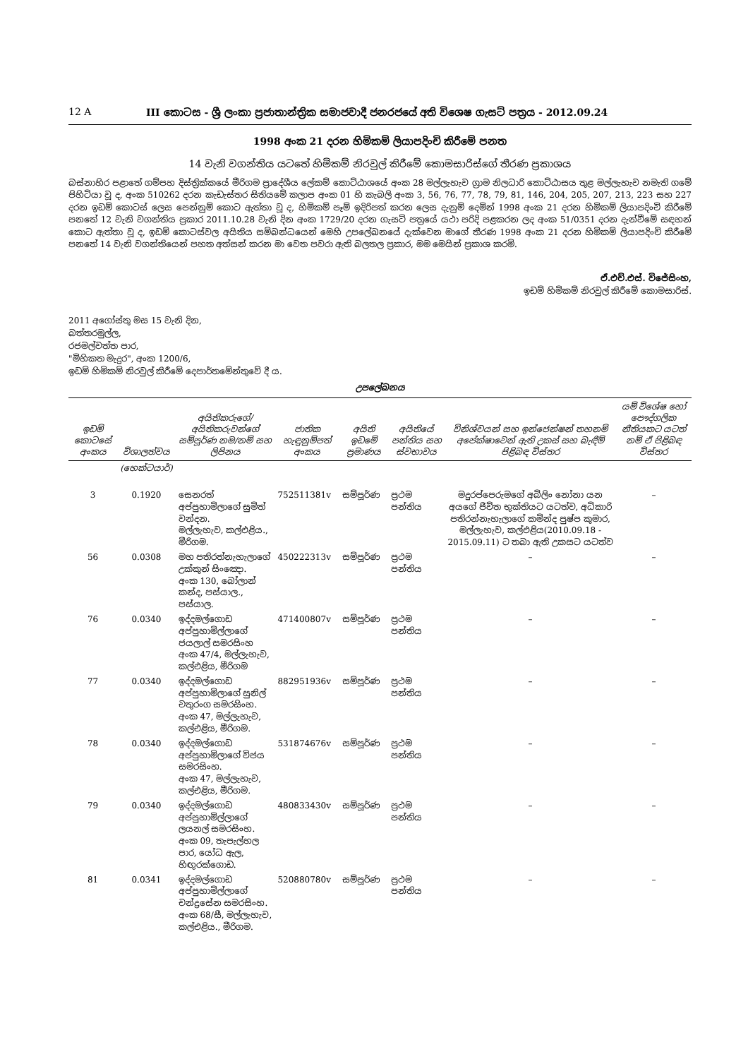12 A III කොටස - ශ්‍රී ලංකා ප්‍රජාතාන්ත්‍රික සමාජවාදී ජනරජයේ අති විශෙෂ ගැසට් පත්‍රය - 2012.09.24
1998 අංක 21 දරන හිමිකම් ලියාපදිංචි කිරීමේ පනත
14 වැනි වගන්තිය යටතේ හිමිකම් නිරවුල් කිරීමේ කොමසාරිස්ගේ තීරණ ප්‍රකාශය
බස්නාහිර පළාතේ ගම්පහ දිස්ත්‍රික්කයේ මීරිගම ප්‍රාදේශීය ලේකම් කොට්ඨාශයේ අංක 28 මල්ලැහැව ග්‍රාම නිලධාරි කොට්ඨාසය තුළ මල්ලැහැව නමැති ගමේ පිහිටියා වූ ද, අංක 510262 දරන කැඩැස්තර සිතියමේ කලාප අංක 01 හි කැබලි අංක 3, 56, 76, 77, 78, 79, 81, 146, 204, 205, 207, 213, 223 සහ 227 දරන ඉඩම් කොටස් ලෙස පෙන්නුම් කොට ඇත්තා වූ ද, හිමිකම් පෑම් ඉදිරිපත් කරන ලෙස දැනුම් දෙමින් 1998 අංක 21 දරන හිමිකම් ලියාපදිංචි කිරීමේ පනතේ 12 වැනි වගන්තිය ප්‍රකාර 2011.10.28 වැනි දින අංක 1729/20 දරන ගැසට් පත්‍රයේ යථා පරිදි පළකරන ලද අංක 51/0351 දරන දැන්වීමේ සඳහන් කොට ඇත්තා වූ ද, ඉඩම් කොටස්වල අයිතිය සම්බන්ධයෙන් මෙහි උපලේඛනයේ දැක්වෙන මාගේ තීරණ 1998 අංක 21 දරන හිමිකම් ලියාපදිංචි කිරීමේ පනතේ 14 වැනි වගන්තියෙන් පහත අත්සන් කරන මා වෙත පවරා ඇති බලතල ප්‍රකාර, මම මෙයින් ප්‍රකාශ කරමි.
ඒ.එච්.එස්. විජේසිංහ,
ඉඩම් හිමිකම් නිරවුල් කිරීමේ කොමසාරිස්.
2011 අගෝස්තු මස 15 වැනි දින,
බත්තරමුල්ල,
රජමල්වත්ත පාර,
"මිහිකත මැදුර", අංක 1200/6,
ඉඩම් හිමිකම් නිරවුල් කිරීමේ දෙපාර්තමේන්තුවේ දී ය.
උපලේඛනය
| ඉඩම් කොටසේ අංකය | විශාලත්වය | අයිතිකරුගේ/අයිතිකරුවන්ගේ සම්පූර්ණ නම/නම් සහ ලිපිනය | ජාතික හැඳුනුම්පත් අංකය | අයිති ඉඩමේ ප්‍රමාණය | අයිතියේ පන්තිය සහ ස්වභාවය | විනිශ්චයන් සහ ඉන්ජෙන්ෂන් තහනම් අපේක්ෂාවෙන් ඇති උකස් සහ බැඳීම් පිළිබඳ විස්තර | යම් විශේෂ හෝ පෞද්ගලික නීතියකට යටත් නම් ඒ පිළිබඳ විස්තර |
| --- | --- | --- | --- | --- | --- | --- | --- |
| | (හෙක්ටයාර්) | | | | | | |
| 3 | 0.1920 | සෙනරත් අප්පුහාමිලාගේ සුමිත් වන්දන. මල්ලැහැව, කල්එළිය., මීරිගම. | 752511381v | සම්පූර්ණ | ප්‍රථම පන්තිය | මදුරප්පෙරුමගේ අබිලිං නෝනා යන අයගේ ජීවිත භුක්තියට යටත්ව, අධිකාරි පතිරන්නැහැලාගේ කමින්ද පුෂ්ප කුමාර, මල්ලැහැව, කල්එළිය(2010.09.18 - 2015.09.11) ට තබා ඇති උකසට යටත්ව | – |
| 56 | 0.0308 | මහ පතිරත්නැහැලාගේ උක්කුන් සිංඤො. අංක 130, බෝලාන් කන්ද, පස්යාල., පස්යාල. | 450222313v | සම්පූර්ණ | ප්‍රථම පන්තිය | – | – |
| 76 | 0.0340 | ඉද්දමල්ගොඩ අප්පුහාමිල්ලාගේ ජයලාල් සමරසිංහ අංක 47/4, මල්ලැහැව, කල්එළිය, මීරිගම | 471400807v | සම්පූර්ණ | ප්‍රථම පන්තිය | – | – |
| 77 | 0.0340 | ඉද්දමල්ගොඩ අප්පුහාමිලාගේ සුනිල් චතුරංග සමරසිංහ. අංක 47, මල්ලැහැව, කල්එළිය, මීරිගම. | 882951936v | සම්පූර්ණ | ප්‍රථම පන්තිය | – | – |
| 78 | 0.0340 | ඉද්දමල්ගොඩ අප්පුහාමිලාගේ විජය සමරසිංහ. අංක 47, මල්ලැහැව, කල්එළිය, මීරිගම. | 531874676v | සම්පූර්ණ | ප්‍රථම පන්තිය | – | – |
| 79 | 0.0340 | ඉද්දමල්ගොඩ අප්පුහාමිල්ලාගේ ලයනල් සමරසිංහ. අංක 09, තැපැල්හල පාර, යෝධ ඇල, හිඟුරක්ගොඩ. | 480833430v | සම්පූර්ණ | ප්‍රථම පන්තිය | – | – |
| 81 | 0.0341 | ඉද්දමල්ගොඩ අප්පුහාමිල්ලාගේ චන්ද්‍රසේන සමරසිංහ. අංක 68/සී, මල්ලැහැව, කල්එළිය., මීරිගම. | 520880780v | සම්පූර්ණ | ප්‍රථම පන්තිය | – | – |